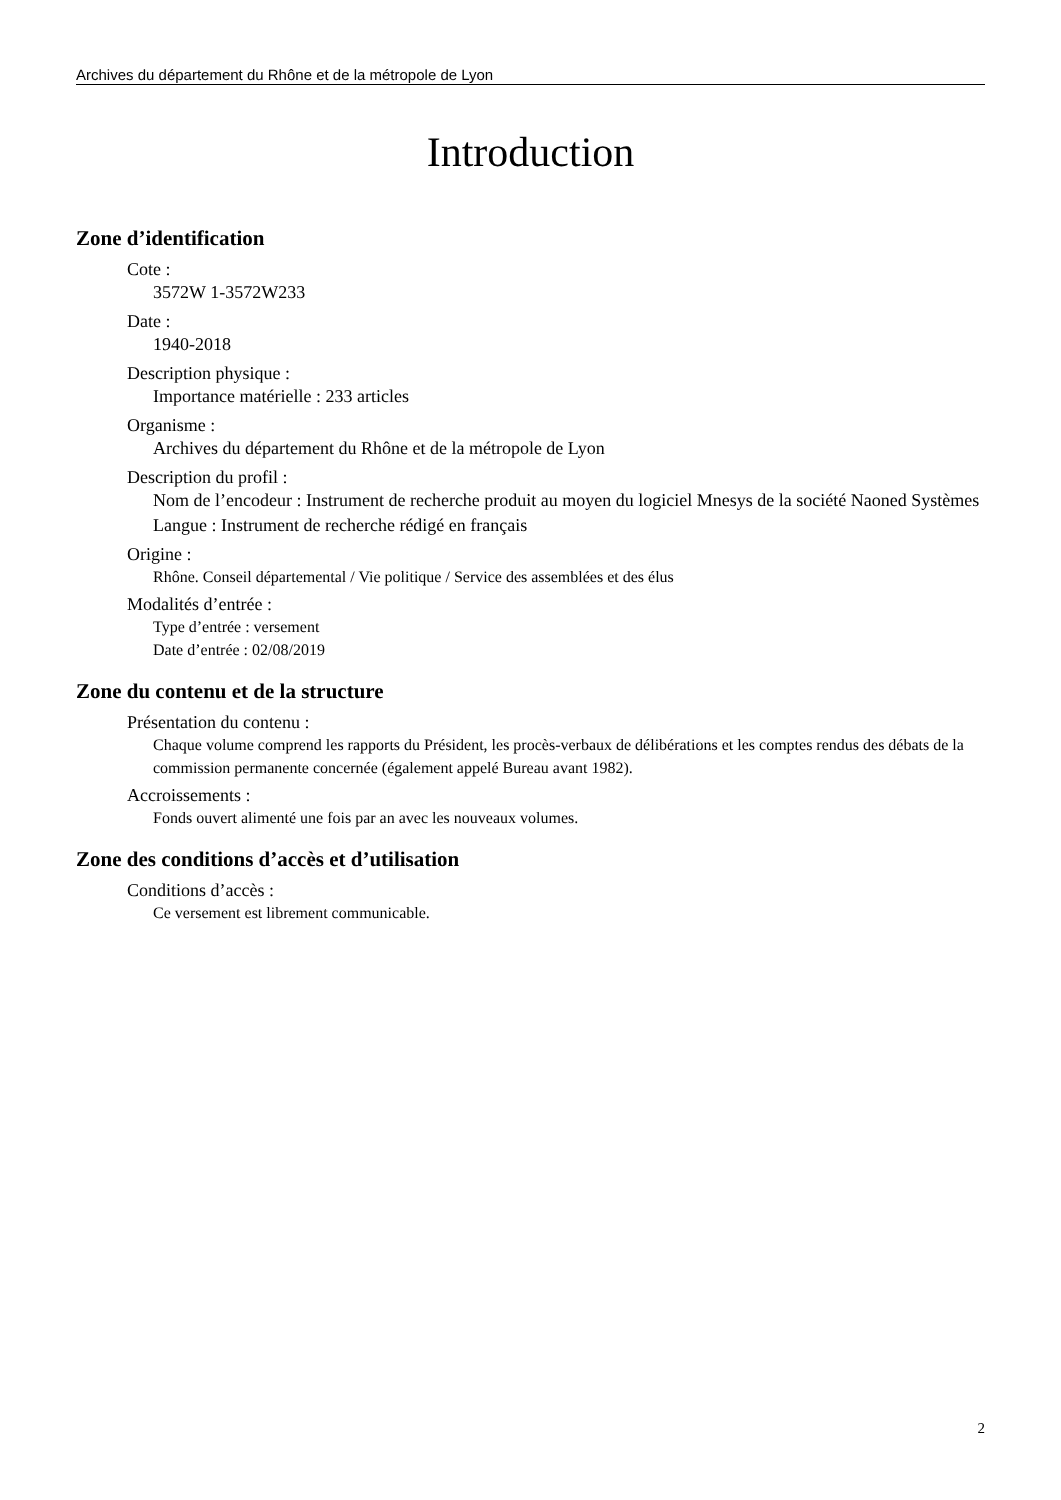Archives du département du Rhône et de la métropole de Lyon
Introduction
Zone d’identification
Cote :
3572W 1-3572W233
Date :
1940-2018
Description physique :
Importance matérielle : 233 articles
Organisme :
Archives du département du Rhône et de la métropole de Lyon
Description du profil :
Nom de l’encodeur : Instrument de recherche produit au moyen du logiciel Mnesys de la société Naoned Systèmes
Langue : Instrument de recherche rédigé en français
Origine :
Rhône. Conseil départemental / Vie politique / Service des assemblées et des élus
Modalités d’entrée :
Type d’entrée : versement
Date d’entrée : 02/08/2019
Zone du contenu et de la structure
Présentation du contenu :
Chaque volume comprend les rapports du Président, les procès-verbaux de délibérations et les comptes rendus des débats de la commission permanente concernée (également appelé Bureau avant 1982).
Accroissements :
Fonds ouvert alimenté une fois par an avec les nouveaux volumes.
Zone des conditions d’accès et d’utilisation
Conditions d’accès :
Ce versement est librement communicable.
2